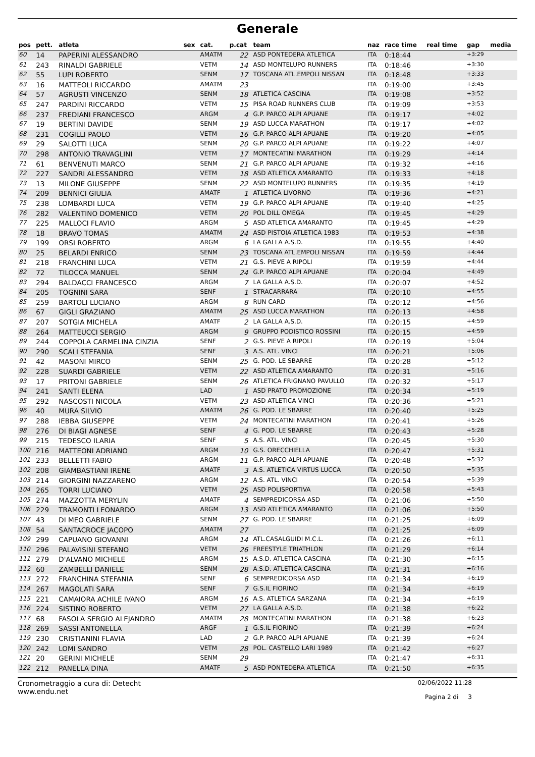Generale
| pos | pett. | atleta | sex | cat. | p.cat | team | naz | race time | real time | gap | media |
| --- | --- | --- | --- | --- | --- | --- | --- | --- | --- | --- | --- |
| 60 | 14 | PAPERINI ALESSANDRO | | AMATM | 22 | ASD PONTEDERA ATLETICA | ITA | 0:18:44 | | +3:29 | |
| 61 | 243 | RINALDI GABRIELE | | VETM | 14 | ASD MONTELUPO RUNNERS | ITA | 0:18:46 | | +3:30 | |
| 62 | 55 | LUPI ROBERTO | | SENM | 17 | TOSCANA ATL.EMPOLI NISSAN | ITA | 0:18:48 | | +3:33 | |
| 63 | 16 | MATTEOLI RICCARDO | | AMATM | 23 | | ITA | 0:19:00 | | +3:45 | |
| 64 | 57 | AGRUSTI VINCENZO | | SENM | 18 | ATLETICA CASCINA | ITA | 0:19:08 | | +3:52 | |
| 65 | 247 | PARDINI RICCARDO | | VETM | 15 | PISA ROAD RUNNERS CLUB | ITA | 0:19:09 | | +3:53 | |
| 66 | 237 | FREDIANI FRANCESCO | | ARGM | 4 | G.P. PARCO ALPI APUANE | ITA | 0:19:17 | | +4:02 | |
| 67 | 19 | BERTINI DAVIDE | | SENM | 19 | ASD LUCCA MARATHON | ITA | 0:19:17 | | +4:02 | |
| 68 | 231 | COGILLI PAOLO | | VETM | 16 | G.P. PARCO ALPI APUANE | ITA | 0:19:20 | | +4:05 | |
| 69 | 29 | SALOTTI LUCA | | SENM | 20 | G.P. PARCO ALPI APUANE | ITA | 0:19:22 | | +4:07 | |
| 70 | 298 | ANTONIO TRAVAGLINI | | VETM | 17 | MONTECATINI MARATHON | ITA | 0:19:29 | | +4:14 | |
| 71 | 61 | BENVENUTI MARCO | | SENM | 21 | G.P. PARCO ALPI APUANE | ITA | 0:19:32 | | +4:16 | |
| 72 | 227 | SANDRI ALESSANDRO | | VETM | 18 | ASD ATLETICA AMARANTO | ITA | 0:19:33 | | +4:18 | |
| 73 | 13 | MILONE GIUSEPPE | | SENM | 22 | ASD MONTELUPO RUNNERS | ITA | 0:19:35 | | +4:19 | |
| 74 | 209 | BENNICI GIULIA | | AMATF | 1 | ATLETICA LIVORNO | ITA | 0:19:36 | | +4:21 | |
| 75 | 238 | LOMBARDI LUCA | | VETM | 19 | G.P. PARCO ALPI APUANE | ITA | 0:19:40 | | +4:25 | |
| 76 | 282 | VALENTINO DOMENICO | | VETM | 20 | POL DILL OMEGA | ITA | 0:19:45 | | +4:29 | |
| 77 | 225 | MALLOCI FLAVIO | | ARGM | 5 | ASD ATLETICA AMARANTO | ITA | 0:19:45 | | +4:29 | |
| 78 | 18 | BRAVO TOMAS | | AMATM | 24 | ASD PISTOIA ATLETICA 1983 | ITA | 0:19:53 | | +4:38 | |
| 79 | 199 | ORSI ROBERTO | | ARGM | 6 | LA GALLA A.S.D. | ITA | 0:19:55 | | +4:40 | |
| 80 | 25 | BELARDI ENRICO | | SENM | 23 | TOSCANA ATL.EMPOLI NISSAN | ITA | 0:19:59 | | +4:44 | |
| 81 | 218 | FRANCHINI LUCA | | VETM | 21 | G.S. PIEVE A RIPOLI | ITA | 0:19:59 | | +4:44 | |
| 82 | 72 | TILOCCA MANUEL | | SENM | 24 | G.P. PARCO ALPI APUANE | ITA | 0:20:04 | | +4:49 | |
| 83 | 294 | BALDACCI FRANCESCO | | ARGM | 7 | LA GALLA A.S.D. | ITA | 0:20:07 | | +4:52 | |
| 84 | 205 | TOGNINI SARA | | SENF | 1 | STRACARRARA | ITA | 0:20:10 | | +4:55 | |
| 85 | 259 | BARTOLI LUCIANO | | ARGM | 8 | RUN CARD | ITA | 0:20:12 | | +4:56 | |
| 86 | 67 | GIGLI GRAZIANO | | AMATM | 25 | ASD LUCCA MARATHON | ITA | 0:20:13 | | +4:58 | |
| 87 | 207 | SOTGIA MICHELA | | AMATF | 2 | LA GALLA A.S.D. | ITA | 0:20:15 | | +4:59 | |
| 88 | 264 | MATTEUCCI SERGIO | | ARGM | 9 | GRUPPO PODISTICO ROSSINI | ITA | 0:20:15 | | +4:59 | |
| 89 | 244 | COPPOLA CARMELINA CINZIA | | SENF | 2 | G.S. PIEVE A RIPOLI | ITA | 0:20:19 | | +5:04 | |
| 90 | 290 | SCALI STEFANIA | | SENF | 3 | A.S. ATL. VINCI | ITA | 0:20:21 | | +5:06 | |
| 91 | 42 | MASONI MIRCO | | SENM | 25 | G. POD. LE SBARRE | ITA | 0:20:28 | | +5:12 | |
| 92 | 228 | SUARDI GABRIELE | | VETM | 22 | ASD ATLETICA AMARANTO | ITA | 0:20:31 | | +5:16 | |
| 93 | 17 | PRITONI GABRIELE | | SENM | 26 | ATLETICA FRIGNANO PAVULLO | ITA | 0:20:32 | | +5:17 | |
| 94 | 241 | SANTI ELENA | | LAD | 1 | ASD PRATO PROMOZIONE | ITA | 0:20:34 | | +5:19 | |
| 95 | 292 | NASCOSTI NICOLA | | VETM | 23 | ASD ATLETICA VINCI | ITA | 0:20:36 | | +5:21 | |
| 96 | 40 | MURA SILVIO | | AMATM | 26 | G. POD. LE SBARRE | ITA | 0:20:40 | | +5:25 | |
| 97 | 288 | IEBBA GIUSEPPE | | VETM | 24 | MONTECATINI MARATHON | ITA | 0:20:41 | | +5:26 | |
| 98 | 276 | DI BIAGI AGNESE | | SENF | 4 | G. POD. LE SBARRE | ITA | 0:20:43 | | +5:28 | |
| 99 | 215 | TEDESCO ILARIA | | SENF | 5 | A.S. ATL. VINCI | ITA | 0:20:45 | | +5:30 | |
| 100 | 216 | MATTEONI ADRIANO | | ARGM | 10 | G.S. ORECCHIELLA | ITA | 0:20:47 | | +5:31 | |
| 101 | 233 | BELLETTI FABIO | | ARGM | 11 | G.P. PARCO ALPI APUANE | ITA | 0:20:48 | | +5:32 | |
| 102 | 208 | GIAMBASTIANI IRENE | | AMATF | 3 | A.S. ATLETICA VIRTUS LUCCA | ITA | 0:20:50 | | +5:35 | |
| 103 | 214 | GIORGINI NAZZARENO | | ARGM | 12 | A.S. ATL. VINCI | ITA | 0:20:54 | | +5:39 | |
| 104 | 265 | TORRI LUCIANO | | VETM | 25 | ASD POLISPORTIVA | ITA | 0:20:58 | | +5:43 | |
| 105 | 274 | MAZZOTTA MERYLIN | | AMATF | 4 | SEMPREDICORSA ASD | ITA | 0:21:06 | | +5:50 | |
| 106 | 229 | TRAMONTI LEONARDO | | ARGM | 13 | ASD ATLETICA AMARANTO | ITA | 0:21:06 | | +5:50 | |
| 107 | 43 | DI MEO GABRIELE | | SENM | 27 | G. POD. LE SBARRE | ITA | 0:21:25 | | +6:09 | |
| 108 | 54 | SANTACROCE JACOPO | | AMATM | 27 | | ITA | 0:21:25 | | +6:09 | |
| 109 | 299 | CAPUANO GIOVANNI | | ARGM | 14 | ATL.CASALGUIDI M.C.L. | ITA | 0:21:26 | | +6:11 | |
| 110 | 296 | PALAVISINI STEFANO | | VETM | 26 | FREESTYLE TRIATHLON | ITA | 0:21:29 | | +6:14 | |
| 111 | 279 | D'ALVANO MICHELE | | ARGM | 15 | A.S.D. ATLETICA CASCINA | ITA | 0:21:30 | | +6:15 | |
| 112 | 60 | ZAMBELLI DANIELE | | SENM | 28 | A.S.D. ATLETICA CASCINA | ITA | 0:21:31 | | +6:16 | |
| 113 | 272 | FRANCHINA STEFANIA | | SENF | 6 | SEMPREDICORSA ASD | ITA | 0:21:34 | | +6:19 | |
| 114 | 267 | MAGOLATI SARA | | SENF | 7 | G.S.IL FIORINO | ITA | 0:21:34 | | +6:19 | |
| 115 | 221 | CAMAIORA ACHILE IVANO | | ARGM | 16 | A.S. ATLETICA SARZANA | ITA | 0:21:34 | | +6:19 | |
| 116 | 224 | SISTINO ROBERTO | | VETM | 27 | LA GALLA A.S.D. | ITA | 0:21:38 | | +6:22 | |
| 117 | 68 | FASOLA SERGIO ALEJANDRO | | AMATM | 28 | MONTECATINI MARATHON | ITA | 0:21:38 | | +6:23 | |
| 118 | 269 | SASSI ANTONELLA | | ARGF | 1 | G.S.IL FIORINO | ITA | 0:21:39 | | +6:24 | |
| 119 | 230 | CRISTIANINI FLAVIA | | LAD | 2 | G.P. PARCO ALPI APUANE | ITA | 0:21:39 | | +6:24 | |
| 120 | 242 | LOMI SANDRO | | VETM | 28 | POL. CASTELLO LARI 1989 | ITA | 0:21:42 | | +6:27 | |
| 121 | 20 | GERINI MICHELE | | SENM | 29 | | ITA | 0:21:47 | | +6:31 | |
| 122 | 212 | PANELLA DINA | | AMATF | 5 | ASD PONTEDERA ATLETICA | ITA | 0:21:50 | | +6:35 | |
Cronometraggio a cura di: Detecht
www.endu.net
02/06/2022 11:28
Pagina 2 di 3